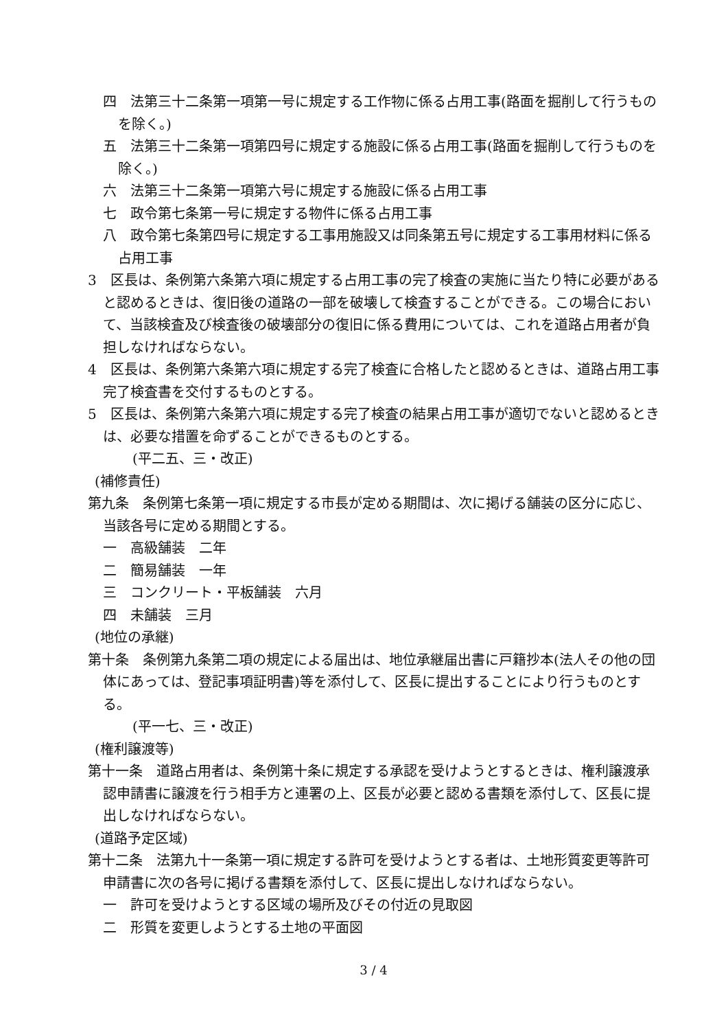四　法第三十二条第一項第一号に規定する工作物に係る占用工事(路面を掘削して行うものを除く。)
五　法第三十二条第一項第四号に規定する施設に係る占用工事(路面を掘削して行うものを除く。)
六　法第三十二条第一項第六号に規定する施設に係る占用工事
七　政令第七条第一号に規定する物件に係る占用工事
八　政令第七条第四号に規定する工事用施設又は同条第五号に規定する工事用材料に係る占用工事
3　区長は、条例第六条第六項に規定する占用工事の完了検査の実施に当たり特に必要があると認めるときは、復旧後の道路の一部を破壊して検査することができる。この場合において、当該検査及び検査後の破壊部分の復旧に係る費用については、これを道路占用者が負担しなければならない。
4　区長は、条例第六条第六項に規定する完了検査に合格したと認めるときは、道路占用工事完了検査書を交付するものとする。
5　区長は、条例第六条第六項に規定する完了検査の結果占用工事が適切でないと認めるときは、必要な措置を命ずることができるものとする。
(平二五、三・改正)
(補修責任)
第九条　条例第七条第一項に規定する市長が定める期間は、次に掲げる舗装の区分に応じ、当該各号に定める期間とする。
一　高級舗装　二年
二　簡易舗装　一年
三　コンクリート・平板舗装　六月
四　未舗装　三月
(地位の承継)
第十条　条例第九条第二項の規定による届出は、地位承継届出書に戸籍抄本(法人その他の団体にあっては、登記事項証明書)等を添付して、区長に提出することにより行うものとする。
(平一七、三・改正)
(権利譲渡等)
第十一条　道路占用者は、条例第十条に規定する承認を受けようとするときは、権利譲渡承認申請書に譲渡を行う相手方と連署の上、区長が必要と認める書類を添付して、区長に提出しなければならない。
(道路予定区域)
第十二条　法第九十一条第一項に規定する許可を受けようとする者は、土地形質変更等許可申請書に次の各号に掲げる書類を添付して、区長に提出しなければならない。
一　許可を受けようとする区域の場所及びその付近の見取図
二　形質を変更しようとする土地の平面図
3 / 4